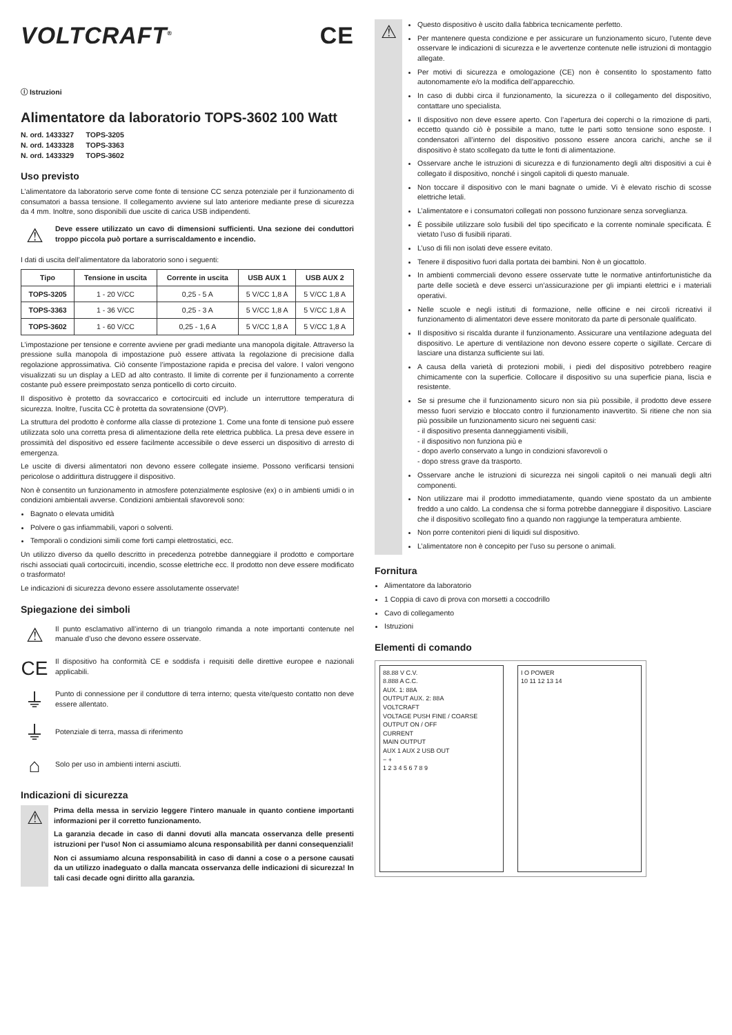VOLTCRAFT<sup>®</sup> CE
ⓘ Istruzioni
Alimentatore da laboratorio TOPS-3602 100 Watt
N. ord. 1433327 TOPS-3205
N. ord. 1433328 TOPS-3363
N. ord. 1433329 TOPS-3602
Uso previsto
L’alimentatore da laboratorio serve come fonte di tensione CC senza potenziale per il funzionamento di consumatori a bassa tensione. Il collegamento avviene sul lato anteriore mediante prese di sicurezza da 4 mm. Inoltre, sono disponibili due uscite di carica USB indipendenti.
⚠
Deve essere utilizzato un cavo di dimensioni sufficienti. Una sezione dei conduttori troppo piccola può portare a surriscaldamento e incendio.
I dati di uscita dell’alimentatore da laboratorio sono i seguenti:
| Tipo | Tensione in uscita | Corrente in uscita | USB AUX 1 | USB AUX 2 |
| --- | --- | --- | --- | --- |
| TOPS-3205 | 1 - 20 V/CC | 0,25 - 5 A | 5 V/CC 1,8 A | 5 V/CC 1,8 A |
| TOPS-3363 | 1 - 36 V/CC | 0,25 - 3 A | 5 V/CC 1,8 A | 5 V/CC 1,8 A |
| TOPS-3602 | 1 - 60 V/CC | 0,25 - 1,6 A | 5 V/CC 1,8 A | 5 V/CC 1,8 A |
L’impostazione per tensione e corrente avviene per gradi mediante una manopola digitale. Attraverso la pressione sulla manopola di impostazione può essere attivata la regolazione di precisione dalla regolazione approssimativa. Ciò consente l’impostazione rapida e precisa del valore. I valori vengono visualizzati su un display a LED ad alto contrasto. Il limite di corrente per il funzionamento a corrente costante può essere preimpostato senza ponticello di corto circuito.
Il dispositivo è protetto da sovraccarico e cortocircuiti ed include un interruttore temperatura di sicurezza. Inoltre, l’uscita CC è protetta da sovratensione (OVP).
La struttura del prodotto è conforme alla classe di protezione 1. Come una fonte di tensione può essere utilizzata solo una corretta presa di alimentazione della rete elettrica pubblica. La presa deve essere in prossimità del dispositivo ed essere facilmente accessibile o deve esserci un dispositivo di arresto di emergenza.
Le uscite di diversi alimentatori non devono essere collegate insieme. Possono verificarsi tensioni pericolose o addirittura distruggere il dispositivo.
Non è consentito un funzionamento in atmosfere potenzialmente esplosive (ex) o in ambienti umidi o in condizioni ambientali avverse. Condizioni ambientali sfavorevoli sono:
Bagnato o elevata umidità
Polvere o gas infiammabili, vapori o solventi.
Temporali o condizioni simili come forti campi elettrostatici, ecc.
Un utilizzo diverso da quello descritto in precedenza potrebbe danneggiare il prodotto e comportare rischi associati quali cortocircuiti, incendio, scosse elettriche ecc. Il prodotto non deve essere modificato o trasformato!
Le indicazioni di sicurezza devono essere assolutamente osservate!
Spiegazione dei simboli
⚠
Il punto esclamativo all’interno di un triangolo rimanda a note importanti contenute nel manuale d’uso che devono essere osservate.
CE
Il dispositivo ha conformità CE e soddisfa i requisiti delle direttive europee e nazionali applicabili.
⏚
Punto di connessione per il conduttore di terra interno; questa vite/questo contatto non deve essere allentato.
⏚
Potenziale di terra, massa di riferimento
⌂
Solo per uso in ambienti interni asciutti.
Indicazioni di sicurezza
⚠
Prima della messa in servizio leggere l'intero manuale in quanto contiene importanti informazioni per il corretto funzionamento.
La garanzia decade in caso di danni dovuti alla mancata osservanza delle presenti istruzioni per l'uso! Non ci assumiamo alcuna responsabilità per danni consequenziali!
Non ci assumiamo alcuna responsabilità in caso di danni a cose o a persone causati da un utilizzo inadeguato o dalla mancata osservanza delle indicazioni di sicurezza! In tali casi decade ogni diritto alla garanzia.
⚠
Questo dispositivo è uscito dalla fabbrica tecnicamente perfetto.
Per mantenere questa condizione e per assicurare un funzionamento sicuro, l’utente deve osservare le indicazioni di sicurezza e le avvertenze contenute nelle istruzioni di montaggio allegate.
Per motivi di sicurezza e omologazione (CE) non è consentito lo spostamento fatto autonomamente e/o la modifica dell’apparecchio.
In caso di dubbi circa il funzionamento, la sicurezza o il collegamento del dispositivo, contattare uno specialista.
Il dispositivo non deve essere aperto. Con l’apertura dei coperchi o la rimozione di parti, eccetto quando ciò è possibile a mano, tutte le parti sotto tensione sono esposte. I condensatori all’interno del dispositivo possono essere ancora carichi, anche se il dispositivo è stato scollegato da tutte le fonti di alimentazione.
Osservare anche le istruzioni di sicurezza e di funzionamento degli altri dispositivi a cui è collegato il dispositivo, nonché i singoli capitoli di questo manuale.
Non toccare il dispositivo con le mani bagnate o umide. Vi è elevato rischio di scosse elettriche letali.
L’alimentatore e i consumatori collegati non possono funzionare senza sorveglianza.
È possibile utilizzare solo fusibili del tipo specificato e la corrente nominale specificata. È vietato l’uso di fusibili riparati.
L’uso di fili non isolati deve essere evitato.
Tenere il dispositivo fuori dalla portata dei bambini. Non è un giocattolo.
In ambienti commerciali devono essere osservate tutte le normative antinfortunistiche da parte delle società e deve esserci un’assicurazione per gli impianti elettrici e i materiali operativi.
Nelle scuole e negli istituti di formazione, nelle officine e nei circoli ricreativi il funzionamento di alimentatori deve essere monitorato da parte di personale qualificato.
Il dispositivo si riscalda durante il funzionamento. Assicurare una ventilazione adeguata del dispositivo. Le aperture di ventilazione non devono essere coperte o sigillate. Cercare di lasciare una distanza sufficiente sui lati.
A causa della varietà di protezioni mobili, i piedi del dispositivo potrebbero reagire chimicamente con la superficie. Collocare il dispositivo su una superficie piana, liscia e resistente.
Se si presume che il funzionamento sicuro non sia più possibile, il prodotto deve essere messo fuori servizio e bloccato contro il funzionamento inavvertito. Si ritiene che non sia più possibile un funzionamento sicuro nei seguenti casi:
- il dispositivo presenta danneggiamenti visibili,
- il dispositivo non funziona più e
- dopo averlo conservato a lungo in condizioni sfavorevoli o
- dopo stress grave da trasporto.
Osservare anche le istruzioni di sicurezza nei singoli capitoli o nei manuali degli altri componenti.
Non utilizzare mai il prodotto immediatamente, quando viene spostato da un ambiente freddo a uno caldo. La condensa che si forma potrebbe danneggiare il dispositivo. Lasciare che il dispositivo scollegato fino a quando non raggiunge la temperatura ambiente.
Non porre contenitori pieni di liquidi sul dispositivo.
L’alimentatore non è concepito per l’uso su persone o animali.
Fornitura
Alimentatore da laboratorio
1 Coppia di cavo di prova con morsetti a coccodrillo
Cavo di collegamento
Istruzioni
Elementi di comando
88.88 V C.V.
8.888 A C.C.
AUX. 1: 88A
OUTPUT AUX. 2: 88A
VOLTCRAFT
VOLTAGE PUSH FINE / COARSE
OUTPUT ON / OFF
CURRENT
MAIN OUTPUT
AUX 1 AUX 2 USB OUT
− +
1 2 3 4 5 6 7 8 9
I O POWER
10 11 12 13 14